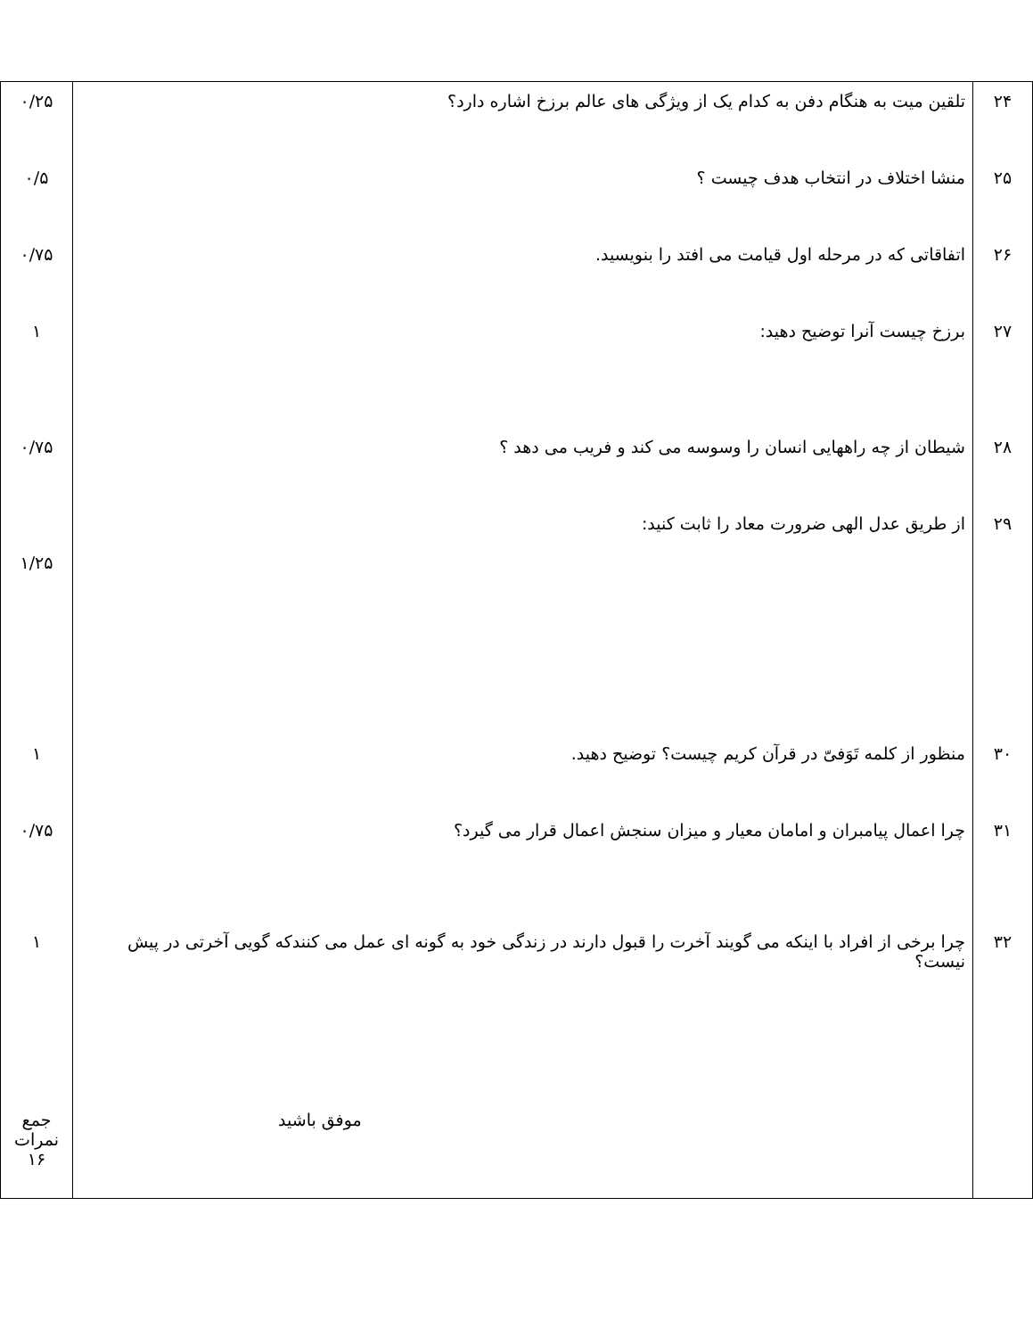| ۲۴ | تلقین میت به هنگام دفن به کدام یک از ویژگی های عالم برزخ اشاره دارد؟ | ۰/۲۵ |
| ۲۵ | منشا اختلاف در انتخاب هدف چیست ؟ | ۰/۵ |
| ۲۶ | اتفاقاتی که در مرحله اول قیامت می افتد را بنویسید. | ۰/۷۵ |
| ۲۷ | برزخ چیست آنرا توضیح دهید: | ۱ |
| ۲۸ | شیطان از چه راههایی انسان را وسوسه می کند و فریب می دهد ؟ | ۰/۷۵ |
| ۲۹ | از طریق عدل الهی ضرورت معاد را ثابت کنید: | ۱/۲۵ |
| ۳۰ | منظور از کلمه تَوَفیّ در قرآن کریم چیست؟ توضیح دهید. | ۱ |
| ۳۱ | چرا اعمال پیامبران و امامان معیار و میزان سنجش اعمال قرار می گیرد؟ | ۰/۷۵ |
| ۳۲ | چرا برخی از افراد با اینکه می گویند آخرت را قبول دارند در زندگی خود به گونه ای عمل می کنندکه گویی آخرتی در پیش نیست؟ | ۱ |
| | موفق باشید | جمع نمرات ۱۶ |